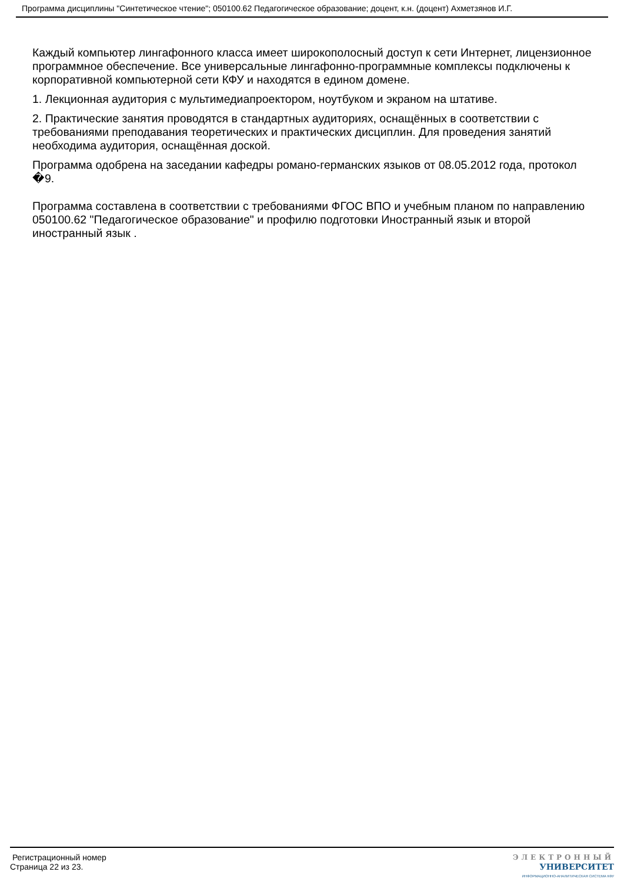Программа дисциплины "Синтетическое чтение"; 050100.62 Педагогическое образование; доцент, к.н. (доцент) Ахметзянов И.Г.
Каждый компьютер лингафонного класса имеет широкополосный доступ к сети Интернет, лицензионное программное обеспечение. Все универсальные лингафонно-программные комплексы подключены к корпоративной компьютерной сети КФУ и находятся в едином домене.
1. Лекционная аудитория с мультимедиапроектором, ноутбуком и экраном на штативе.
2. Практические занятия проводятся в стандартных аудиториях, оснащённых в соответствии с требованиями преподавания теоретических и практических дисциплин. Для проведения занятий необходима аудитория, оснащённая доской.
Программа одобрена на заседании кафедры романо-германских языков от 08.05.2012 года, протокол �9.
Программа составлена в соответствии с требованиями ФГОС ВПО и учебным планом по направлению 050100.62 "Педагогическое образование" и профилю подготовки Иностранный язык и второй иностранный язык .
Регистрационный номер
Страница 22 из 23.
ЭЛЕКТРОННЫЙ
УНИВЕРСИТЕТ
ИНФОРМАЦИОННО-АНАЛИТИЧЕСКАЯ СИСТЕМА КФУ